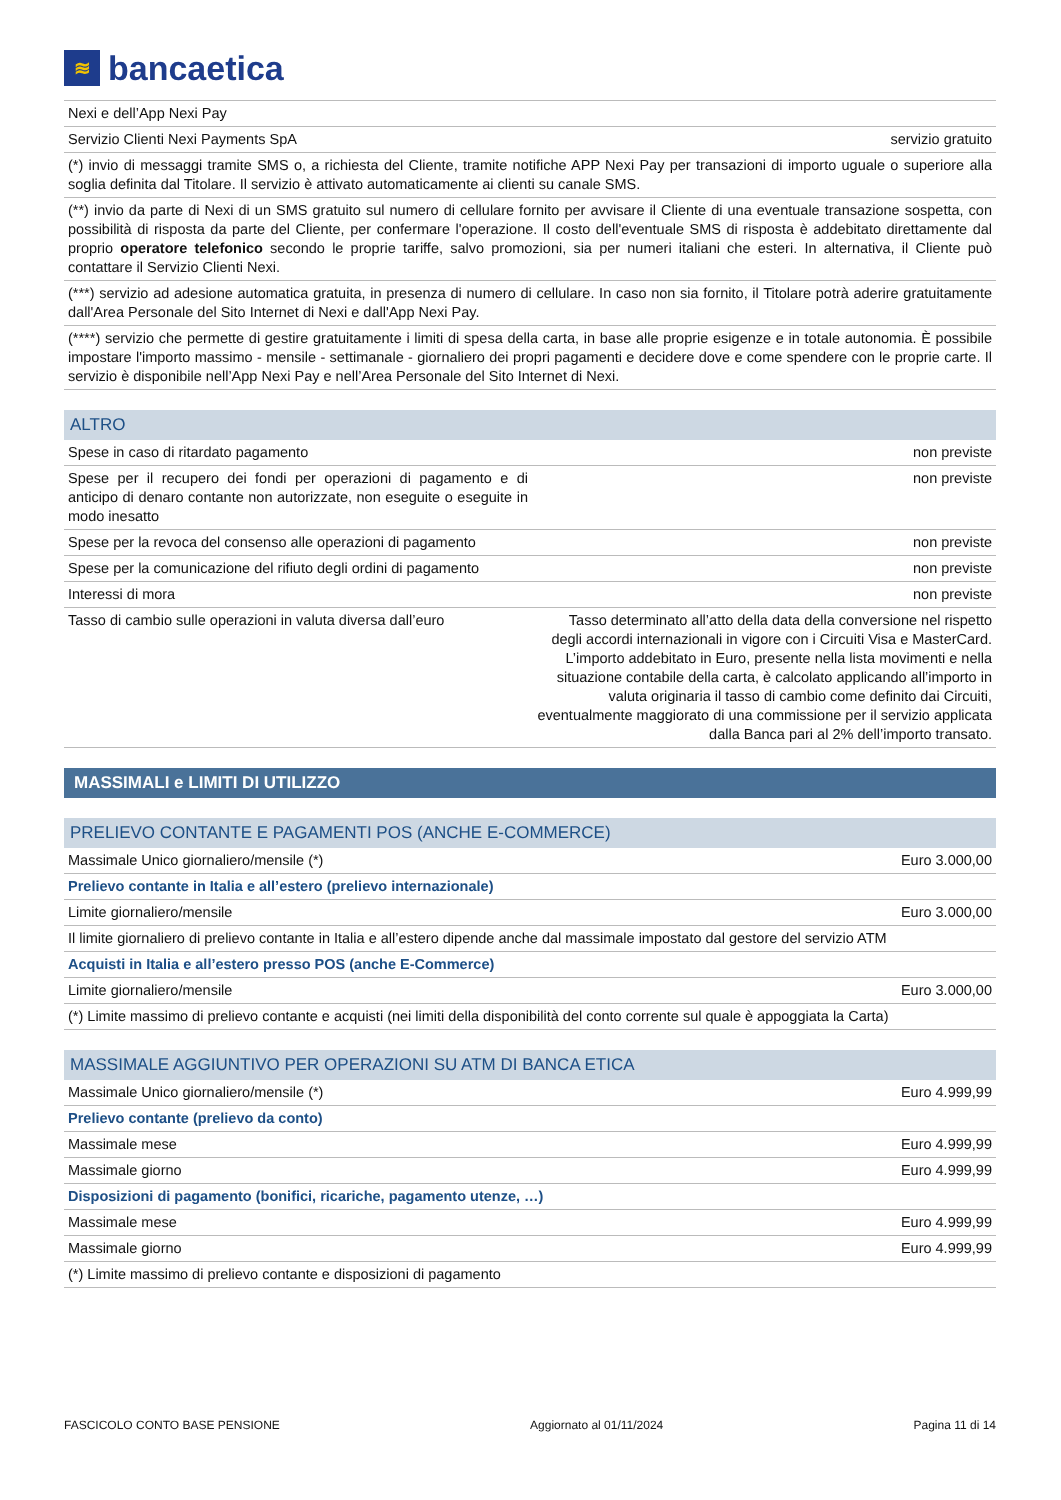≋
bancaetica
| Nexi e dell’App Nexi Pay | |
| Servizio Clienti Nexi Payments SpA | servizio gratuito |
| (*) invio di messaggi tramite SMS o, a richiesta del Cliente, tramite notifiche APP Nexi Pay per transazioni di importo uguale o superiore alla soglia definita dal Titolare. Il servizio è attivato automaticamente ai clienti su canale SMS. | |
| (**) invio da parte di Nexi di un SMS gratuito sul numero di cellulare fornito per avvisare il Cliente di una eventuale transazione sospetta, con possibilità di risposta da parte del Cliente, per confermare l'operazione. Il costo dell'eventuale SMS di risposta è addebitato direttamente dal proprio operatore telefonico secondo le proprie tariffe, salvo promozioni, sia per numeri italiani che esteri. In alternativa, il Cliente può contattare il Servizio Clienti Nexi. | |
| (***) servizio ad adesione automatica gratuita, in presenza di numero di cellulare. In caso non sia fornito, il Titolare potrà aderire gratuitamente dall'Area Personale del Sito Internet di Nexi e dall'App Nexi Pay. | |
| (****) servizio che permette di gestire gratuitamente i limiti di spesa della carta, in base alle proprie esigenze e in totale autonomia. È possibile impostare l'importo massimo - mensile - settimanale - giornaliero dei propri pagamenti e decidere dove e come spendere con le proprie carte. Il servizio è disponibile nell’App Nexi Pay e nell’Area Personale del Sito Internet di Nexi. | |
ALTRO
| Spese in caso di ritardato pagamento | non previste |
| Spese per il recupero dei fondi per operazioni di pagamento e di anticipo di denaro contante non autorizzate, non eseguite o eseguite in modo inesatto | non previste |
| Spese per la revoca del consenso alle operazioni di pagamento | non previste |
| Spese per la comunicazione del rifiuto degli ordini di pagamento | non previste |
| Interessi di mora | non previste |
| Tasso di cambio sulle operazioni in valuta diversa dall’euro | Tasso determinato all’atto della data della conversione nel rispetto degli accordi internazionali in vigore con i Circuiti Visa e MasterCard. L’importo addebitato in Euro, presente nella lista movimenti e nella situazione contabile della carta, è calcolato applicando all’importo in valuta originaria il tasso di cambio come definito dai Circuiti, eventualmente maggiorato di una commissione per il servizio applicata dalla Banca pari al 2% dell’importo transato. |
MASSIMALI e LIMITI DI UTILIZZO
PRELIEVO CONTANTE E PAGAMENTI POS (ANCHE E-COMMERCE)
| Massimale Unico giornaliero/mensile (*) | Euro 3.000,00 |
| Prelievo contante in Italia e all’estero (prelievo internazionale) | |
| Limite giornaliero/mensile | Euro 3.000,00 |
| Il limite giornaliero di prelievo contante in Italia e all’estero dipende anche dal massimale impostato dal gestore del servizio ATM | |
| Acquisti in Italia e all’estero presso POS (anche E-Commerce) | |
| Limite giornaliero/mensile | Euro 3.000,00 |
| (*) Limite massimo di prelievo contante e acquisti (nei limiti della disponibilità del conto corrente sul quale è appoggiata la Carta) | |
MASSIMALE AGGIUNTIVO PER OPERAZIONI SU ATM DI BANCA ETICA
| Massimale Unico giornaliero/mensile (*) | Euro 4.999,99 |
| Prelievo contante (prelievo da conto) | |
| Massimale mese | Euro 4.999,99 |
| Massimale giorno | Euro 4.999,99 |
| Disposizioni di pagamento (bonifici, ricariche, pagamento utenze, …) | |
| Massimale mese | Euro 4.999,99 |
| Massimale giorno | Euro 4.999,99 |
| (*) Limite massimo di prelievo contante e disposizioni di pagamento | |
FASCICOLO CONTO BASE PENSIONE Aggiornato al 01/11/2024 Pagina 11 di 14